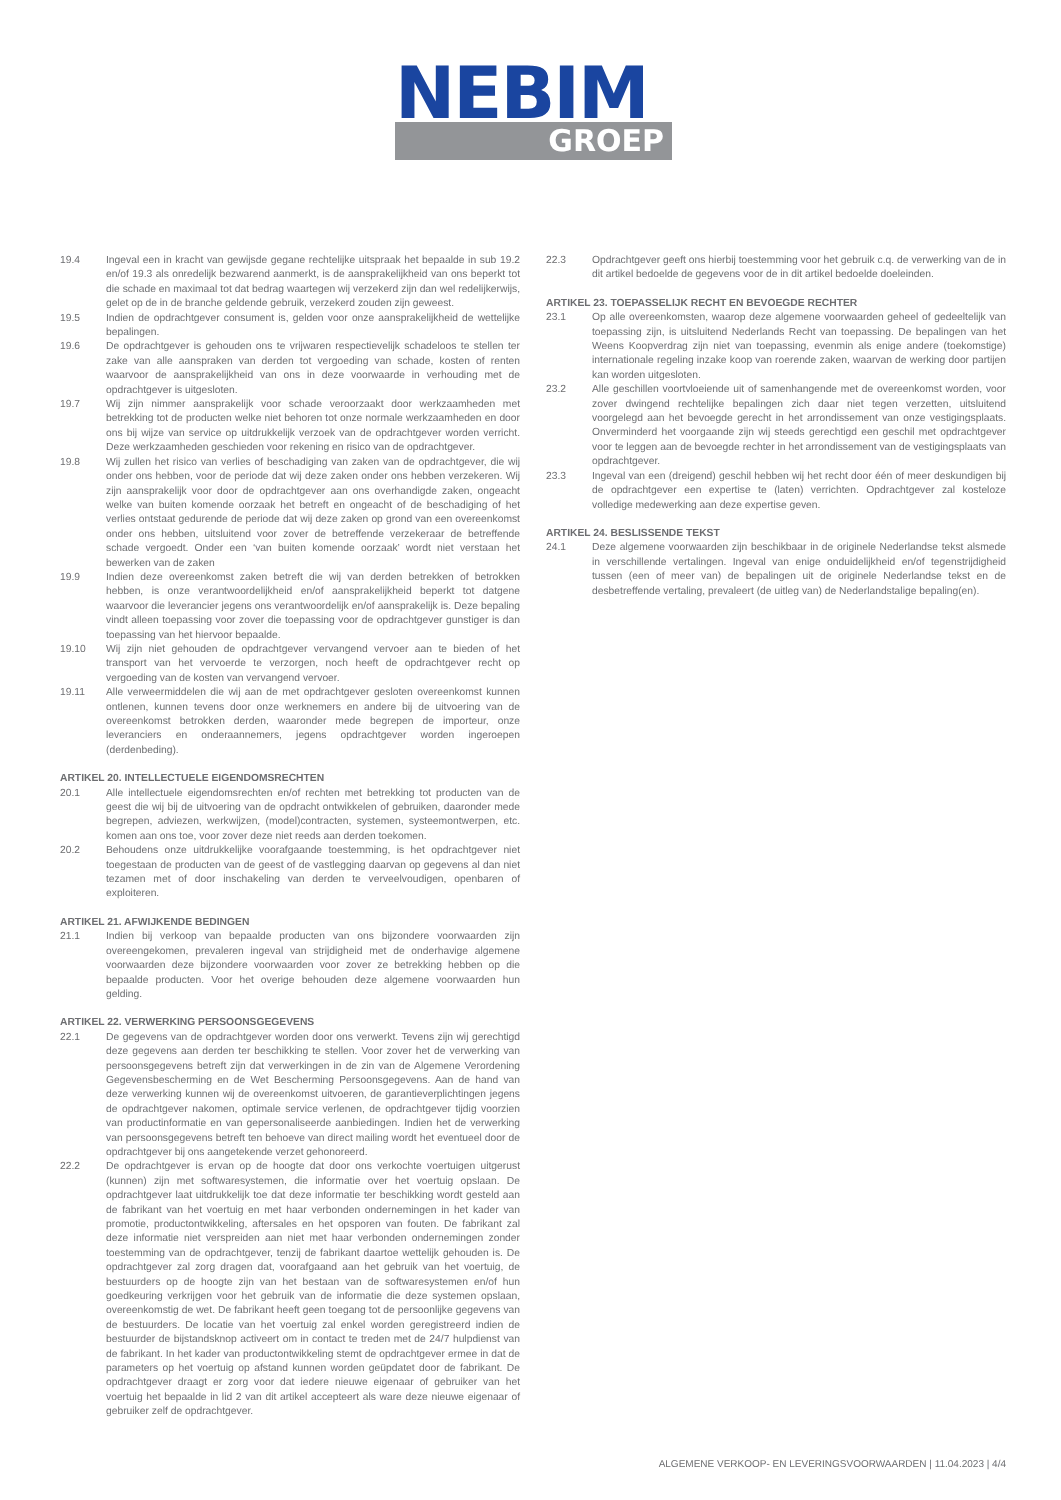NEBIM
GROEP
19.4 Ingeval een in kracht van gewijsde gegane rechtelijke uitspraak het bepaalde in sub 19.2 en/of 19.3 als onredelijk bezwarend aanmerkt, is de aansprakelijkheid van ons beperkt tot die schade en maximaal tot dat bedrag waartegen wij verzekerd zijn dan wel redelijkerwijs, gelet op de in de branche geldende gebruik, verzekerd zouden zijn geweest.
19.5 Indien de opdrachtgever consument is, gelden voor onze aansprakelijkheid de wettelijke bepalingen.
19.6 De opdrachtgever is gehouden ons te vrijwaren respectievelijk schadeloos te stellen ter zake van alle aanspraken van derden tot vergoeding van schade, kosten of renten waarvoor de aansprakelijkheid van ons in deze voorwaarde in verhouding met de opdrachtgever is uitgesloten.
19.7 Wij zijn nimmer aansprakelijk voor schade veroorzaakt door werkzaamheden met betrekking tot de producten welke niet behoren tot onze normale werkzaamheden en door ons bij wijze van service op uitdrukkelijk verzoek van de opdrachtgever worden verricht. Deze werkzaamheden geschieden voor rekening en risico van de opdrachtgever.
19.8 Wij zullen het risico van verlies of beschadiging van zaken van de opdrachtgever, die wij onder ons hebben, voor de periode dat wij deze zaken onder ons hebben verzekeren. Wij zijn aansprakelijk voor door de opdrachtgever aan ons overhandigde zaken, ongeacht welke van buiten komende oorzaak het betreft en ongeacht of de beschadiging of het verlies ontstaat gedurende de periode dat wij deze zaken op grond van een overeenkomst onder ons hebben, uitsluitend voor zover de betreffende verzekeraar de betreffende schade vergoedt. Onder een ‘van buiten komende oorzaak’ wordt niet verstaan het bewerken van de zaken
19.9 Indien deze overeenkomst zaken betreft die wij van derden betrekken of betrokken hebben, is onze verantwoordelijkheid en/of aansprakelijkheid beperkt tot datgene waarvoor die leverancier jegens ons verantwoordelijk en/of aansprakelijk is. Deze bepaling vindt alleen toepassing voor zover die toepassing voor de opdrachtgever gunstiger is dan toepassing van het hiervoor bepaalde.
19.10 Wij zijn niet gehouden de opdrachtgever vervangend vervoer aan te bieden of het transport van het vervoerde te verzorgen, noch heeft de opdrachtgever recht op vergoeding van de kosten van vervangend vervoer.
19.11 Alle verweermiddelen die wij aan de met opdrachtgever gesloten overeenkomst kunnen ontlenen, kunnen tevens door onze werknemers en andere bij de uitvoering van de overeenkomst betrokken derden, waaronder mede begrepen de importeur, onze leveranciers en onderaannemers, jegens opdrachtgever worden ingeroepen (derdenbeding).
ARTIKEL 20. INTELLECTUELE EIGENDOMSRECHTEN
20.1 Alle intellectuele eigendomsrechten en/of rechten met betrekking tot producten van de geest die wij bij de uitvoering van de opdracht ontwikkelen of gebruiken, daaronder mede begrepen, adviezen, werkwijzen, (model)contracten, systemen, systeemontwerpen, etc. komen aan ons toe, voor zover deze niet reeds aan derden toekomen.
20.2 Behoudens onze uitdrukkelijke voorafgaande toestemming, is het opdrachtgever niet toegestaan de producten van de geest of de vastlegging daarvan op gegevens al dan niet tezamen met of door inschakeling van derden te verveelvoudigen, openbaren of exploiteren.
ARTIKEL 21. AFWIJKENDE BEDINGEN
21.1 Indien bij verkoop van bepaalde producten van ons bijzondere voorwaarden zijn overeengekomen, prevaleren ingeval van strijdigheid met de onderhavige algemene voorwaarden deze bijzondere voorwaarden voor zover ze betrekking hebben op die bepaalde producten. Voor het overige behouden deze algemene voorwaarden hun gelding.
ARTIKEL 22. VERWERKING PERSOONSGEGEVENS
22.1 De gegevens van de opdrachtgever worden door ons verwerkt. Tevens zijn wij gerechtigd deze gegevens aan derden ter beschikking te stellen. Voor zover het de verwerking van persoonsgegevens betreft zijn dat verwerkingen in de zin van de Algemene Verordening Gegevensbescherming en de Wet Bescherming Persoonsgegevens. Aan de hand van deze verwerking kunnen wij de overeenkomst uitvoeren, de garantieverplichtingen jegens de opdrachtgever nakomen, optimale service verlenen, de opdrachtgever tijdig voorzien van productinformatie en van gepersonaliseerde aanbiedingen. Indien het de verwerking van persoonsgegevens betreft ten behoeve van direct mailing wordt het eventueel door de opdrachtgever bij ons aangetekende verzet gehonoreerd.
22.2 De opdrachtgever is ervan op de hoogte dat door ons verkochte voertuigen uitgerust (kunnen) zijn met softwaresystemen, die informatie over het voertuig opslaan. De opdrachtgever laat uitdrukkelijk toe dat deze informatie ter beschikking wordt gesteld aan de fabrikant van het voertuig en met haar verbonden ondernemingen in het kader van promotie, productontwikkeling, aftersales en het opsporen van fouten. De fabrikant zal deze informatie niet verspreiden aan niet met haar verbonden ondernemingen zonder toestemming van de opdrachtgever, tenzij de fabrikant daartoe wettelijk gehouden is. De opdrachtgever zal zorg dragen dat, voorafgaand aan het gebruik van het voertuig, de bestuurders op de hoogte zijn van het bestaan van de softwaresystemen en/of hun goedkeuring verkrijgen voor het gebruik van de informatie die deze systemen opslaan, overeenkomstig de wet. De fabrikant heeft geen toegang tot de persoonlijke gegevens van de bestuurders. De locatie van het voertuig zal enkel worden geregistreerd indien de bestuurder de bijstandsknop activeert om in contact te treden met de 24/7 hulpdienst van de fabrikant. In het kader van productontwikkeling stemt de opdrachtgever ermee in dat de parameters op het voertuig op afstand kunnen worden geüpdatet door de fabrikant. De opdrachtgever draagt er zorg voor dat iedere nieuwe eigenaar of gebruiker van het voertuig het bepaalde in lid 2 van dit artikel accepteert als ware deze nieuwe eigenaar of gebruiker zelf de opdrachtgever.
22.3 Opdrachtgever geeft ons hierbij toestemming voor het gebruik c.q. de verwerking van de in dit artikel bedoelde de gegevens voor de in dit artikel bedoelde doeleinden.
ARTIKEL 23. TOEPASSELIJK RECHT EN BEVOEGDE RECHTER
23.1 Op alle overeenkomsten, waarop deze algemene voorwaarden geheel of gedeeltelijk van toepassing zijn, is uitsluitend Nederlands Recht van toepassing. De bepalingen van het Weens Koopverdrag zijn niet van toepassing, evenmin als enige andere (toekomstige) internationale regeling inzake koop van roerende zaken, waarvan de werking door partijen kan worden uitgesloten.
23.2 Alle geschillen voortvloeiende uit of samenhangende met de overeenkomst worden, voor zover dwingend rechtelijke bepalingen zich daar niet tegen verzetten, uitsluitend voorgelegd aan het bevoegde gerecht in het arrondissement van onze vestigingsplaats. Onverminderd het voorgaande zijn wij steeds gerechtigd een geschil met opdrachtgever voor te leggen aan de bevoegde rechter in het arrondissement van de vestigingsplaats van opdrachtgever.
23.3 Ingeval van een (dreigend) geschil hebben wij het recht door één of meer deskundigen bij de opdrachtgever een expertise te (laten) verrichten. Opdrachtgever zal kosteloze volledige medewerking aan deze expertise geven.
ARTIKEL 24. BESLISSENDE TEKST
24.1 Deze algemene voorwaarden zijn beschikbaar in de originele Nederlandse tekst alsmede in verschillende vertalingen. Ingeval van enige onduidelijkheid en/of tegenstrijdigheid tussen (een of meer van) de bepalingen uit de originele Nederlandse tekst en de desbetreffende vertaling, prevaleert (de uitleg van) de Nederlandstalige bepaling(en).
ALGEMENE VERKOOP- EN LEVERINGSVOORWAARDEN | 11.04.2023 | 4/4